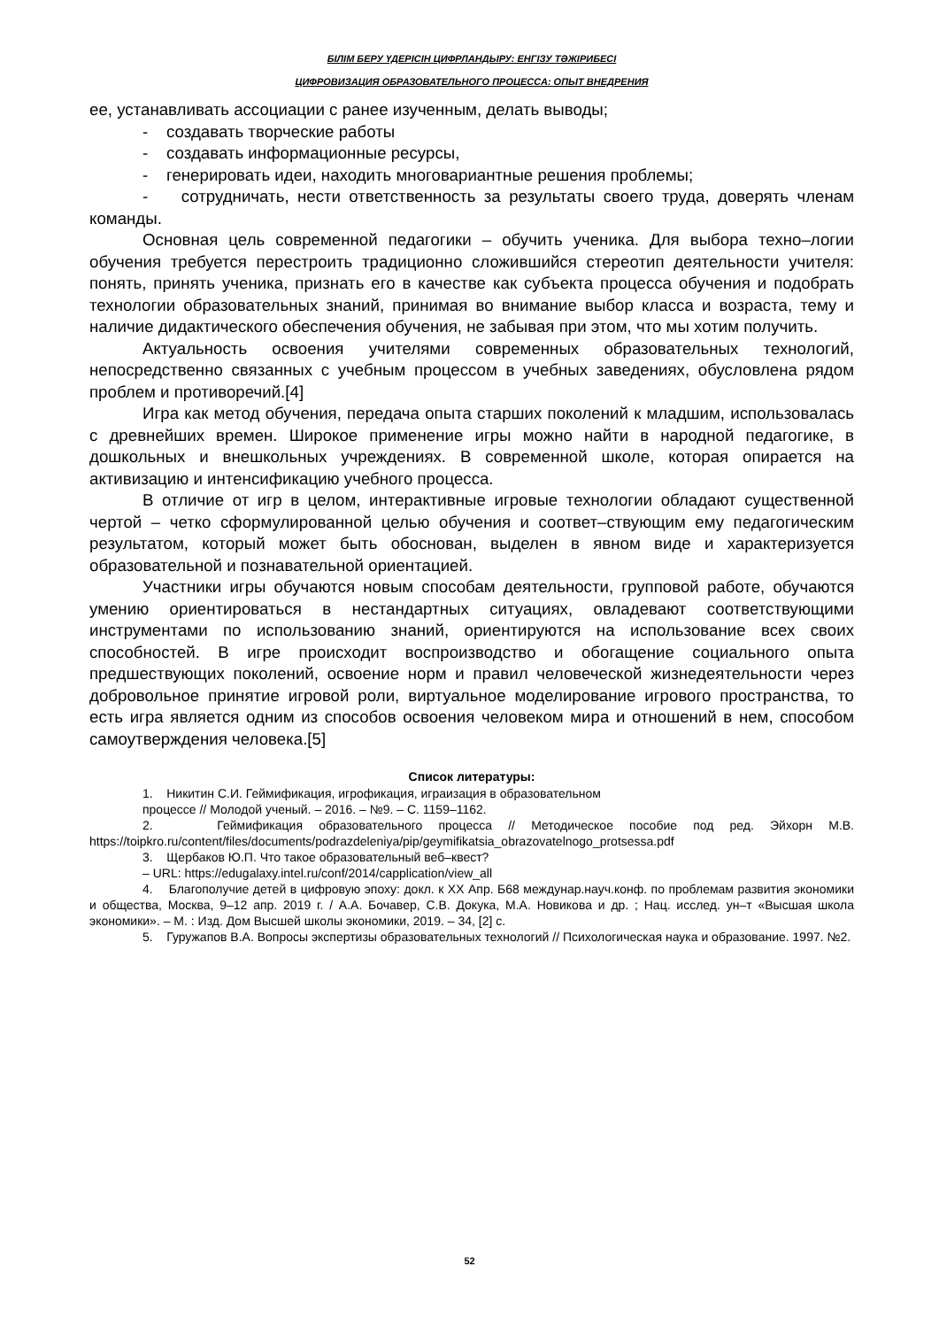БІЛІМ БЕРУ ҮДЕРІСІН ЦИФРЛАНДЫРУ: ЕНГІЗУ ТӘЖІРИБЕСІ
ЦИФРОВИЗАЦИЯ ОБРАЗОВАТЕЛЬНОГО ПРОЦЕССА: ОПЫТ ВНЕДРЕНИЯ
ее, устанавливать ассоциации с ранее изученным, делать выводы;
- создавать творческие работы
- создавать информационные ресурсы,
- генерировать идеи, находить многовариантные решения проблемы;
- сотрудничать, нести ответственность за результаты своего труда, доверять членам команды.
Основная цель современной педагогики – обучить ученика. Для выбора техно–логии обучения требуется перестроить традиционно сложившийся стереотип деятельности учителя: понять, принять ученика, признать его в качестве как субъекта процесса обучения и подобрать технологии образовательных знаний, принимая во внимание выбор класса и возраста, тему и наличие дидактического обеспечения обучения, не забывая при этом, что мы хотим получить.
Актуальность освоения учителями современных образовательных технологий, непосредственно связанных с учебным процессом в учебных заведениях, обусловлена рядом проблем и противоречий.[4]
Игра как метод обучения, передача опыта старших поколений к младшим, использовалась с древнейших времен. Широкое применение игры можно найти в народной педагогике, в дошкольных и внешкольных учреждениях. В современной школе, которая опирается на активизацию и интенсификацию учебного процесса.
В отличие от игр в целом, интерактивные игровые технологии обладают существенной чертой – четко сформулированной целью обучения и соответ–ствующим ему педагогическим результатом, который может быть обоснован, выделен в явном виде и характеризуется образовательной и познавательной ориентацией.
Участники игры обучаются новым способам деятельности, групповой работе, обучаются умению ориентироваться в нестандартных ситуациях, овладевают соответствующими инструментами по использованию знаний, ориентируются на использование всех своих способностей. В игре происходит воспроизводство и обогащение социального опыта предшествующих поколений, освоение норм и правил человеческой жизнедеятельности через добровольное принятие игровой роли, виртуальное моделирование игрового пространства, то есть игра является одним из способов освоения человеком мира и отношений в нем, способом самоутверждения человека.[5]
Список литературы:
1. Никитин С.И. Геймификация, игрофикация, играизация в образовательном
процессе // Молодой ученый. – 2016. – №9. – С. 1159–1162.
2. Геймификация образовательного процесса // Методическое пособие под ред. Эйхорн М.В. https://toipkro.ru/content/files/documents/podrazdeleniya/pip/geymifikatsia_obrazovatelnogo_protsessa.pdf
3. Щербаков Ю.П. Что такое образовательный веб–квест?
– URL: https://edugalaxy.intel.ru/conf/2014/capplication/view_all
4. Благополучие детей в цифровую эпоху: докл. к XX Апр. Б68 междунар.науч.конф. по проблемам развития экономики и общества, Москва, 9–12 апр. 2019 г. / А.А. Бочавер, С.В. Докука, М.А. Новикова и др. ; Нац. исслед. ун–т «Высшая школа экономики». – М. : Изд. Дом Высшей школы экономики, 2019. – 34, [2] с.
5. Гуружапов В.А. Вопросы экспертизы образовательных технологий // Психологическая наука и образование. 1997. №2.
52